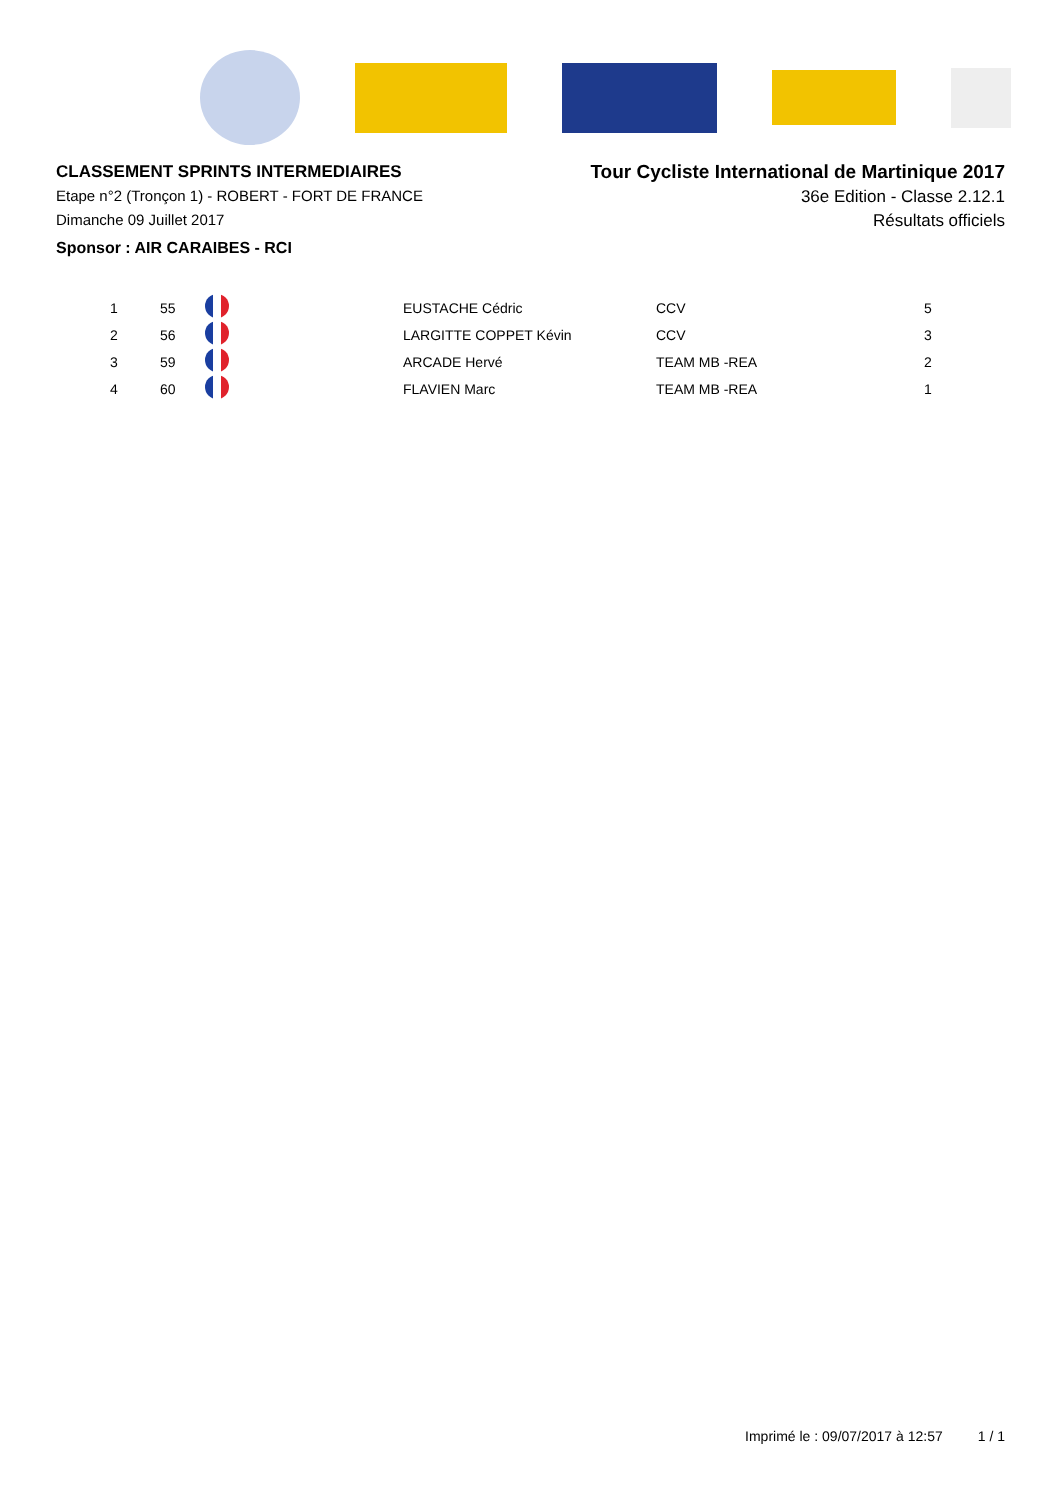CLASSEMENT SPRINTS INTERMEDIAIRES
Etape n°2 (Tronçon 1) - ROBERT - FORT DE FRANCE
Dimanche 09 Juillet 2017
Sponsor : AIR CARAIBES - RCI
Tour Cycliste International de Martinique 2017
36e Edition - Classe 2.12.1
Résultats officiels
| 1 | 55 | | EUSTACHE Cédric | CCV | 5 |
| 2 | 56 | | LARGITTE COPPET Kévin | CCV | 3 |
| 3 | 59 | | ARCADE Hervé | TEAM MB -REA | 2 |
| 4 | 60 | | FLAVIEN Marc | TEAM MB -REA | 1 |
Imprimé le : 09/07/2017 à 12:57 1 / 1